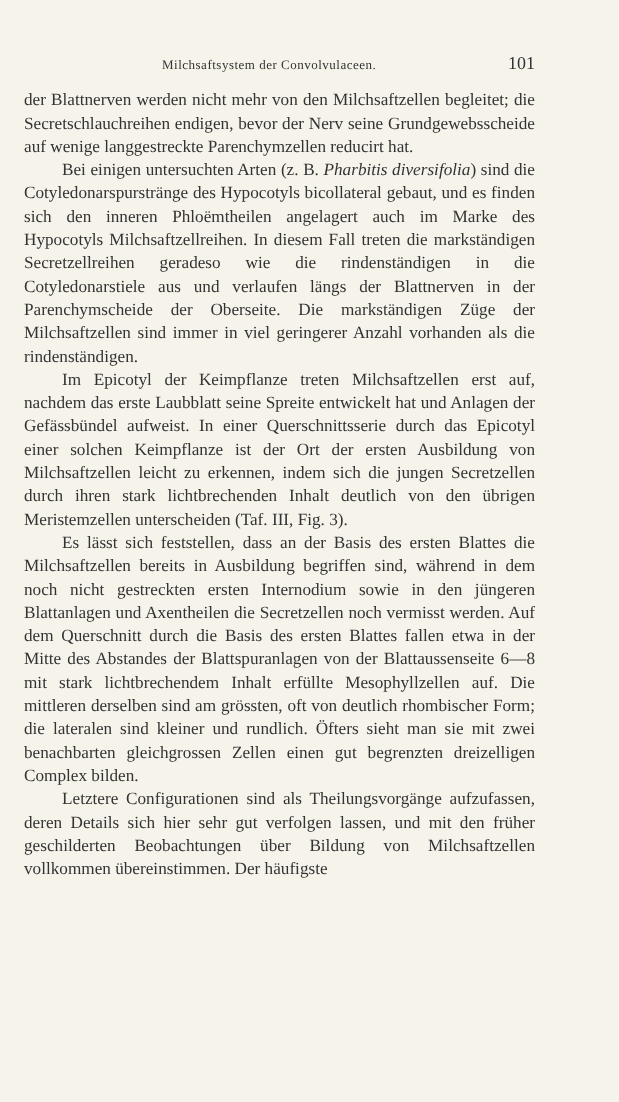Milchsaftsystem der Convolvulaceen. 101
der Blattnerven werden nicht mehr von den Milchsaftzellen begleitet; die Secretschlauchreihen endigen, bevor der Nerv seine Grundgewebsscheide auf wenige langgestreckte Parenchymzellen reducirt hat.
Bei einigen untersuchten Arten (z. B. Pharbitis diversifolia) sind die Cotyledonarspurstränge des Hypocotyls bicollateral gebaut, und es finden sich den inneren Phloëmtheilen angelagert auch im Marke des Hypocotyls Milchsaftzellreihen. In diesem Fall treten die markständigen Secretzellreihen geradeso wie die rindenständigen in die Cotyledonarstiele aus und verlaufen längs der Blattnerven in der Parenchymscheide der Oberseite. Die markständigen Züge der Milchsaftzellen sind immer in viel geringerer Anzahl vorhanden als die rindenständigen.
Im Epicotyl der Keimpflanze treten Milchsaftzellen erst auf, nachdem das erste Laubblatt seine Spreite entwickelt hat und Anlagen der Gefässbündel aufweist. In einer Querschnittsserie durch das Epicotyl einer solchen Keimpflanze ist der Ort der ersten Ausbildung von Milchsaftzellen leicht zu erkennen, indem sich die jungen Secretzellen durch ihren stark lichtbrechenden Inhalt deutlich von den übrigen Meristemzellen unterscheiden (Taf. III, Fig. 3).
Es lässt sich feststellen, dass an der Basis des ersten Blattes die Milchsaftzellen bereits in Ausbildung begriffen sind, während in dem noch nicht gestreckten ersten Internodium sowie in den jüngeren Blattanlagen und Axentheilen die Secretzellen noch vermisst werden. Auf dem Querschnitt durch die Basis des ersten Blattes fallen etwa in der Mitte des Abstandes der Blattspuranlagen von der Blattaussenseite 6—8 mit stark lichtbrechendem Inhalt erfüllte Mesophyllzellen auf. Die mittleren derselben sind am grössten, oft von deutlich rhombischer Form; die lateralen sind kleiner und rundlich. Öfters sieht man sie mit zwei benachbarten gleichgrossen Zellen einen gut begrenzten dreizelligen Complex bilden.
Letztere Configurationen sind als Theilungsvorgänge aufzufassen, deren Details sich hier sehr gut verfolgen lassen, und mit den früher geschilderten Beobachtungen über Bildung von Milchsaftzellen vollkommen übereinstimmen. Der häufigste